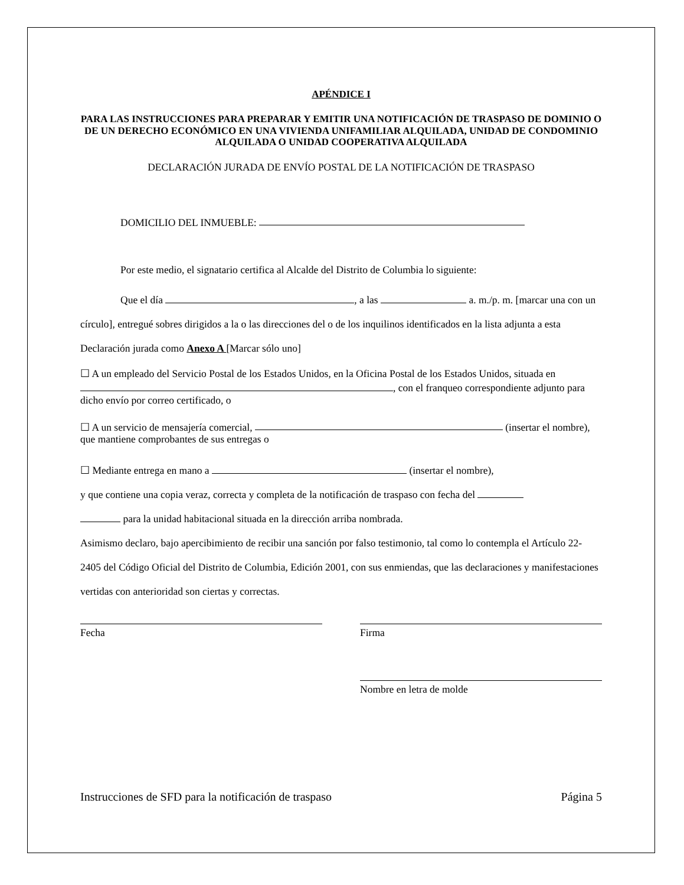APÉNDICE I
PARA LAS INSTRUCCIONES PARA PREPARAR Y EMITIR UNA NOTIFICACIÓN DE TRASPASO DE DOMINIO O DE UN DERECHO ECONÓMICO EN UNA VIVIENDA UNIFAMILIAR ALQUILADA, UNIDAD DE CONDOMINIO ALQUILADA O UNIDAD COOPERATIVA ALQUILADA
DECLARACIÓN JURADA DE ENVÍO POSTAL DE LA NOTIFICACIÓN DE TRASPASO
DOMICILIO DEL INMUEBLE:
Por este medio, el signatario certifica al Alcalde del Distrito de Columbia lo siguiente:
Que el día , a las a. m./p. m. [marcar una con un círculo], entregué sobres dirigidos a la o las direcciones del o de los inquilinos identificados en la lista adjunta a esta Declaración jurada como Anexo A [Marcar sólo uno]
☐ A un empleado del Servicio Postal de los Estados Unidos, en la Oficina Postal de los Estados Unidos, situada en , con el franqueo correspondiente adjunto para dicho envío por correo certificado, o
☐ A un servicio de mensajería comercial, (insertar el nombre), que mantiene comprobantes de sus entregas o
☐ Mediante entrega en mano a (insertar el nombre),
y que contiene una copia veraz, correcta y completa de la notificación de traspaso con fecha del
para la unidad habitacional situada en la dirección arriba nombrada.
Asimismo declaro, bajo apercibimiento de recibir una sanción por falso testimonio, tal como lo contempla el Artículo 22-2405 del Código Oficial del Distrito de Columbia, Edición 2001, con sus enmiendas, que las declaraciones y manifestaciones vertidas con anterioridad son ciertas y correctas.
Fecha Firma
Nombre en letra de molde
Instrucciones de SFD para la notificación de traspaso Página 5